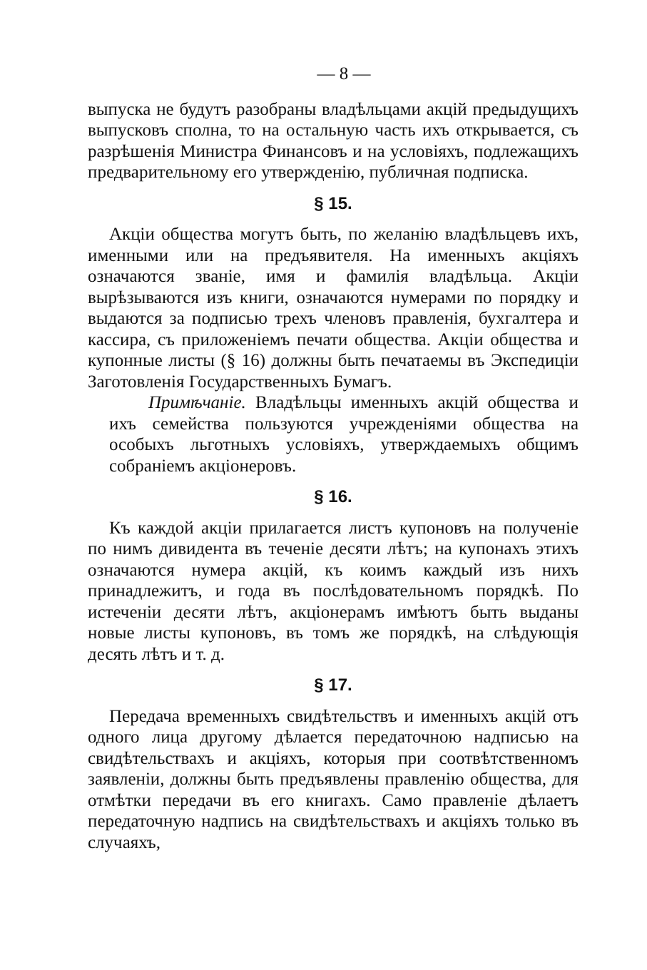— 8 —
выпуска не будутъ разобраны владѣльцами акцій предыдущихъ выпусковъ сполна, то на остальную часть ихъ открывается, съ разрѣшенія Министра Финансовъ и на условіяхъ, подлежащихъ предварительному его утвержденію, публичная подписка.
§ 15.
Акціи общества могутъ быть, по желанію владѣльцевъ ихъ, именными или на предъявителя. На именныхъ акціяхъ означаются званіе, имя и фамилія владѣльца. Акціи вырѣзываются изъ книги, означаются нумерами по порядку и выдаются за подписью трехъ членовъ правленія, бухгалтера и кассира, съ приложеніемъ печати общества. Акціи общества и купонные листы (§ 16) должны быть печатаемы въ Экспедиціи Заготовленія Государственныхъ Бумагъ.
Примѣчаніе. Владѣльцы именныхъ акцій общества и ихъ семейства пользуются учрежденіями общества на особыхъ льготныхъ условіяхъ, утверждаемыхъ общимъ собраніемъ акціонеровъ.
§ 16.
Къ каждой акціи прилагается листъ купоновъ на полученіе по нимъ дивидента въ теченіе десяти лѣтъ; на купонахъ этихъ означаются нумера акцій, къ коимъ каждый изъ нихъ принадлежитъ, и года въ послѣдовательномъ порядкѣ. По истеченіи десяти лѣтъ, акціонерамъ имѣютъ быть выданы новые листы купоновъ, въ томъ же порядкѣ, на слѣдующія десять лѣтъ и т. д.
§ 17.
Передача временныхъ свидѣтельствъ и именныхъ акцій отъ одного лица другому дѣлается передаточною надписью на свидѣтельствахъ и акціяхъ, которыя при соотвѣтственномъ заявленіи, должны быть предъявлены правленію общества, для отмѣтки передачи въ его книгахъ. Само правленіе дѣлаетъ передаточную надпись на свидѣтельствахъ и акціяхъ только въ случаяхъ,